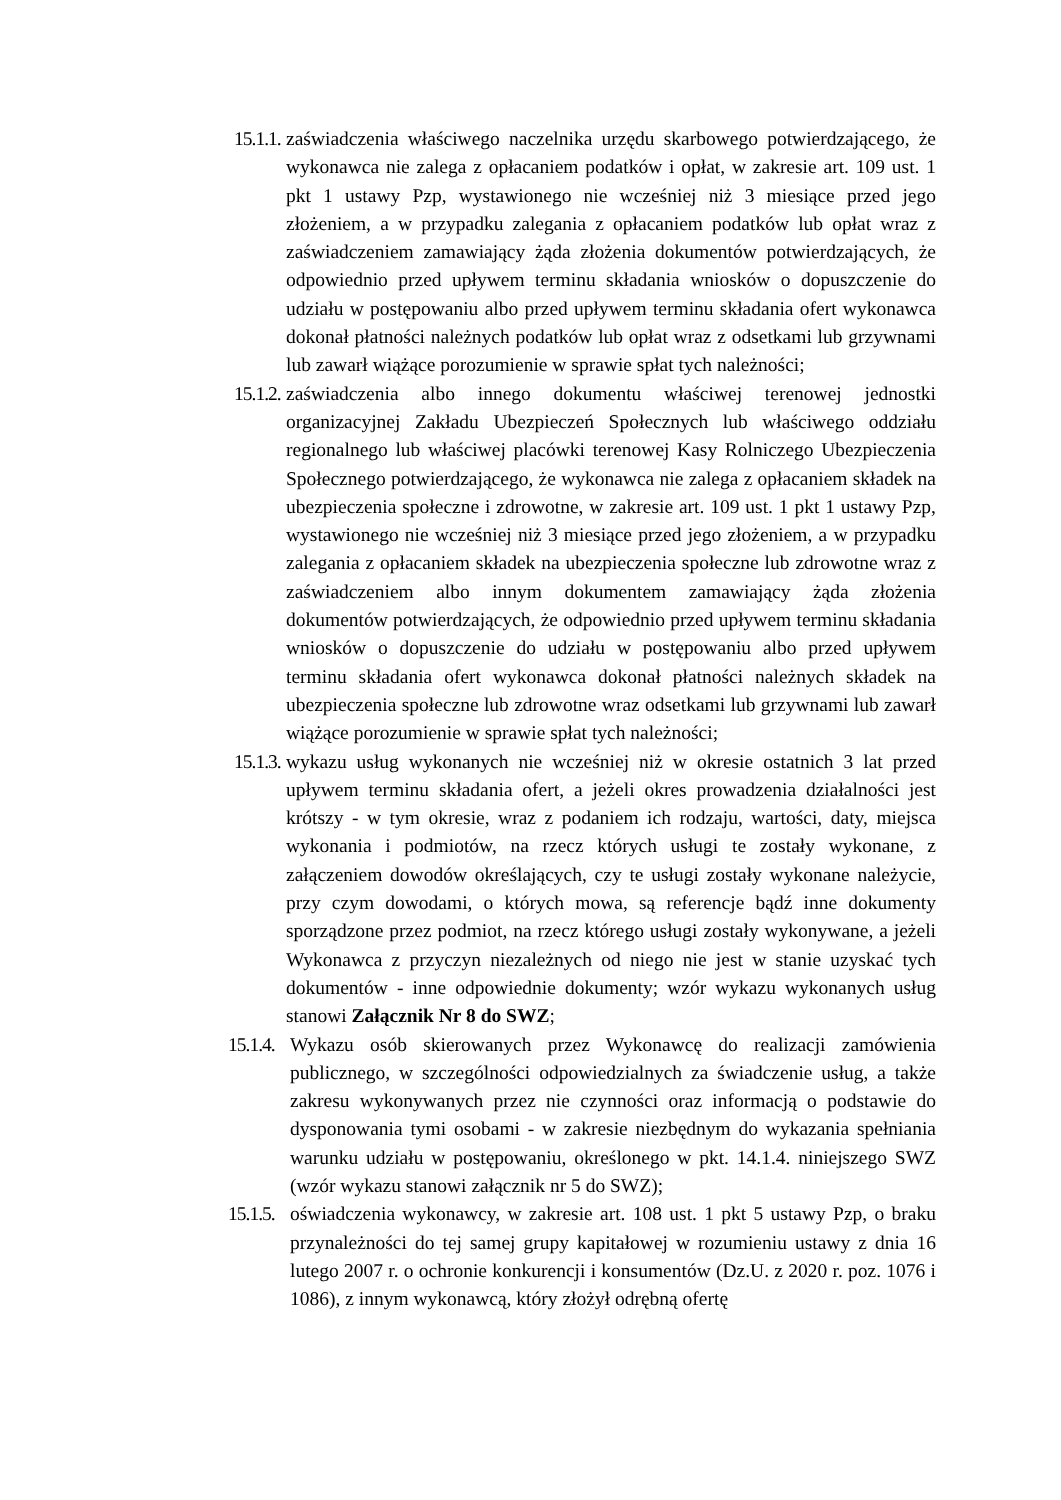15.1.1.
zaświadczenia właściwego naczelnika urzędu skarbowego potwierdzającego, że wykonawca nie zalega z opłacaniem podatków i opłat, w zakresie art. 109 ust. 1 pkt 1 ustawy Pzp, wystawionego nie wcześniej niż 3 miesiące przed jego złożeniem, a w przypadku zalegania z opłacaniem podatków lub opłat wraz z zaświadczeniem zamawiający żąda złożenia dokumentów potwierdzających, że odpowiednio przed upływem terminu składania wniosków o dopuszczenie do udziału w postępowaniu albo przed upływem terminu składania ofert wykonawca dokonał płatności należnych podatków lub opłat wraz z odsetkami lub grzywnami lub zawarł wiążące porozumienie w sprawie spłat tych należności;
15.1.2.
zaświadczenia albo innego dokumentu właściwej terenowej jednostki organizacyjnej Zakładu Ubezpieczeń Społecznych lub właściwego oddziału regionalnego lub właściwej placówki terenowej Kasy Rolniczego Ubezpieczenia Społecznego potwierdzającego, że wykonawca nie zalega z opłacaniem składek na ubezpieczenia społeczne i zdrowotne, w zakresie art. 109 ust. 1 pkt 1 ustawy Pzp, wystawionego nie wcześniej niż 3 miesiące przed jego złożeniem, a w przypadku zalegania z opłacaniem składek na ubezpieczenia społeczne lub zdrowotne wraz z zaświadczeniem albo innym dokumentem zamawiający żąda złożenia dokumentów potwierdzających, że odpowiednio przed upływem terminu składania wniosków o dopuszczenie do udziału w postępowaniu albo przed upływem terminu składania ofert wykonawca dokonał płatności należnych składek na ubezpieczenia społeczne lub zdrowotne wraz odsetkami lub grzywnami lub zawarł wiążące porozumienie w sprawie spłat tych należności;
15.1.3.
wykazu usług wykonanych nie wcześniej niż w okresie ostatnich 3 lat przed upływem terminu składania ofert, a jeżeli okres prowadzenia działalności jest krótszy - w tym okresie, wraz z podaniem ich rodzaju, wartości, daty, miejsca wykonania i podmiotów, na rzecz których usługi te zostały wykonane, z załączeniem dowodów określających, czy te usługi zostały wykonane należycie, przy czym dowodami, o których mowa, są referencje bądź inne dokumenty sporządzone przez podmiot, na rzecz którego usługi zostały wykonywane, a jeżeli Wykonawca z przyczyn niezależnych od niego nie jest w stanie uzyskać tych dokumentów - inne odpowiednie dokumenty; wzór wykazu wykonanych usług stanowi Załącznik Nr 8 do SWZ;
15.1.4.
Wykazu osób skierowanych przez Wykonawcę do realizacji zamówienia publicznego, w szczególności odpowiedzialnych za świadczenie usług, a także zakresu wykonywanych przez nie czynności oraz informacją o podstawie do dysponowania tymi osobami - w zakresie niezbędnym do wykazania spełniania warunku udziału w postępowaniu, określonego w pkt. 14.1.4. niniejszego SWZ (wzór wykazu stanowi załącznik nr 5 do SWZ);
15.1.5.
oświadczenia wykonawcy, w zakresie art. 108 ust. 1 pkt 5 ustawy Pzp, o braku przynależności do tej samej grupy kapitałowej w rozumieniu ustawy z dnia 16 lutego 2007 r. o ochronie konkurencji i konsumentów (Dz.U. z 2020 r. poz. 1076 i 1086), z innym wykonawcą, który złożył odrębną ofertę